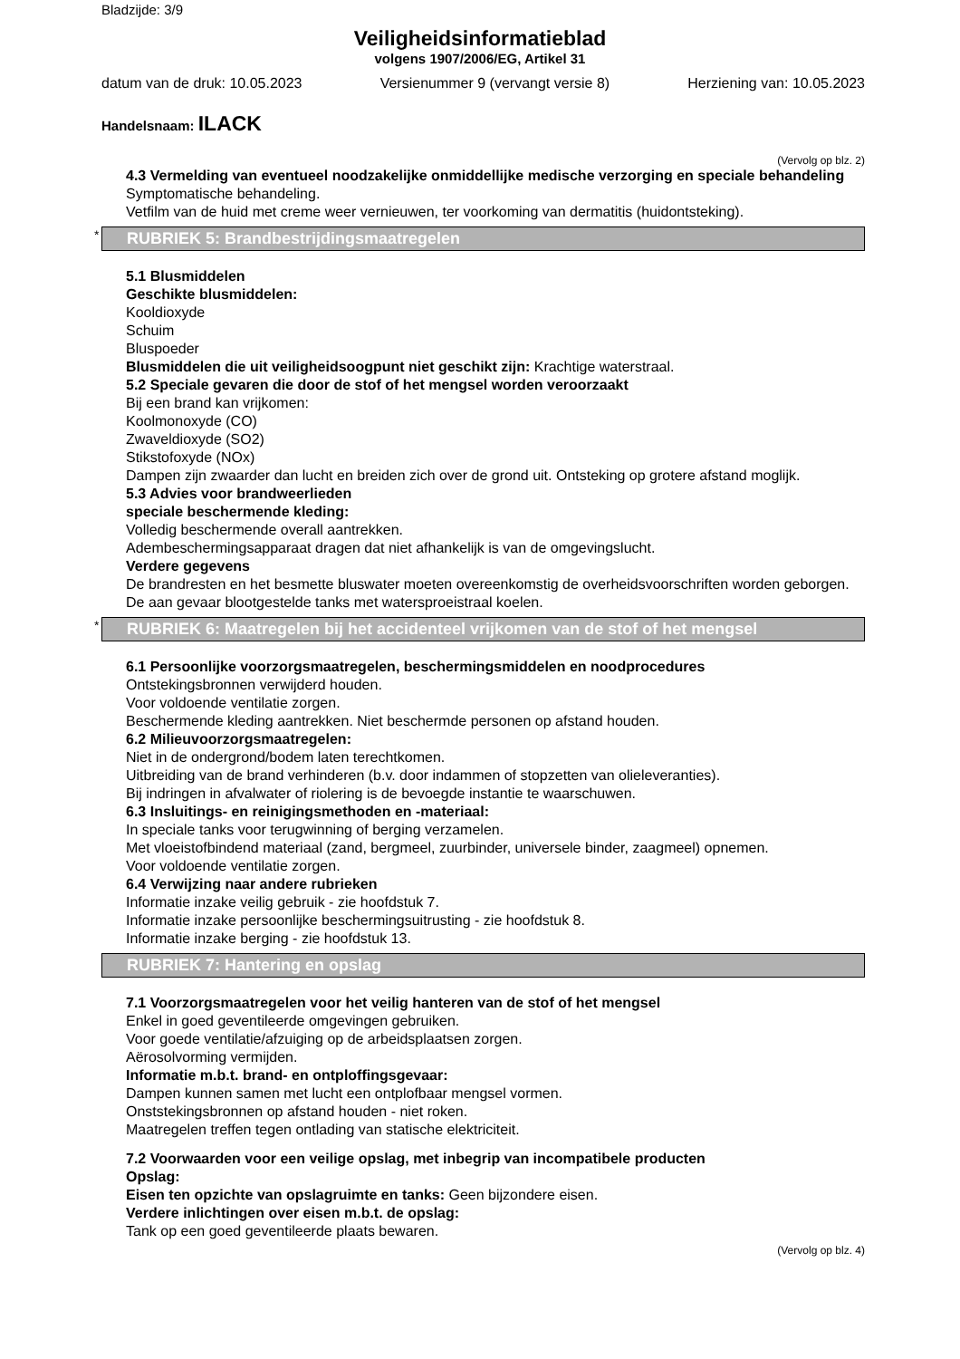Bladzijde: 3/9
Veiligheidsinformatieblad
volgens 1907/2006/EG, Artikel 31
datum van de druk: 10.05.2023 Versienummer 9 (vervangt versie 8) Herziening van: 10.05.2023
Handelsnaam: ILACK
(Vervolg op blz. 2)
4.3 Vermelding van eventueel noodzakelijke onmiddellijke medische verzorging en speciale behandeling
Symptomatische behandeling.
Vetfilm van de huid met creme weer vernieuwen, ter voorkoming van dermatitis (huidontsteking).
* RUBRIEK 5: Brandbestrijdingsmaatregelen
5.1 Blusmiddelen
Geschikte blusmiddelen:
Kooldioxyde
Schuim
Bluspoeder
Blusmiddelen die uit veiligheidsoogpunt niet geschikt zijn: Krachtige waterstraal.
5.2 Speciale gevaren die door de stof of het mengsel worden veroorzaakt
Bij een brand kan vrijkomen:
Koolmonoxyde (CO)
Zwaveldioxyde (SO2)
Stikstofoxyde (NOx)
Dampen zijn zwaarder dan lucht en breiden zich over de grond uit. Ontsteking op grotere afstand moglijk.
5.3 Advies voor brandweerlieden
speciale beschermende kleding:
Volledig beschermende overall aantrekken.
Adembeschermingsapparaat dragen dat niet afhankelijk is van de omgevingslucht.
Verdere gegevens
De brandresten en het besmette bluswater moeten overeenkomstig de overheidsvoorschriften worden geborgen.
De aan gevaar blootgestelde tanks met watersproeistraal koelen.
* RUBRIEK 6: Maatregelen bij het accidenteel vrijkomen van de stof of het mengsel
6.1 Persoonlijke voorzorgsmaatregelen, beschermingsmiddelen en noodprocedures
Ontstekingsbronnen verwijderd houden.
Voor voldoende ventilatie zorgen.
Beschermende kleding aantrekken. Niet beschermde personen op afstand houden.
6.2 Milieuvoorzorgsmaatregelen:
Niet in de ondergrond/bodem laten terechtkomen.
Uitbreiding van de brand verhinderen (b.v. door indammen of stopzetten van olieleveranties).
Bij indringen in afvalwater of riolering is de bevoegde instantie te waarschuwen.
6.3 Insluitings- en reinigingsmethoden en -materiaal:
In speciale tanks voor terugwinning of berging verzamelen.
Met vloeistofbindend materiaal (zand, bergmeel, zuurbinder, universele binder, zaagmeel) opnemen.
Voor voldoende ventilatie zorgen.
6.4 Verwijzing naar andere rubrieken
Informatie inzake veilig gebruik - zie hoofdstuk 7.
Informatie inzake persoonlijke beschermingsuitrusting - zie hoofdstuk 8.
Informatie inzake berging - zie hoofdstuk 13.
RUBRIEK 7: Hantering en opslag
7.1 Voorzorgsmaatregelen voor het veilig hanteren van de stof of het mengsel
Enkel in goed geventileerde omgevingen gebruiken.
Voor goede ventilatie/afzuiging op de arbeidsplaatsen zorgen.
Aërosolvorming vermijden.
Informatie m.b.t. brand- en ontploffingsgevaar:
Dampen kunnen samen met lucht een ontplofbaar mengsel vormen.
Onststekingsbronnen op afstand houden - niet roken.
Maatregelen treffen tegen ontlading van statische elektriciteit.
7.2 Voorwaarden voor een veilige opslag, met inbegrip van incompatibele producten
Opslag:
Eisen ten opzichte van opslagruimte en tanks: Geen bijzondere eisen.
Verdere inlichtingen over eisen m.b.t. de opslag:
Tank op een goed geventileerde plaats bewaren.
(Vervolg op blz. 4)